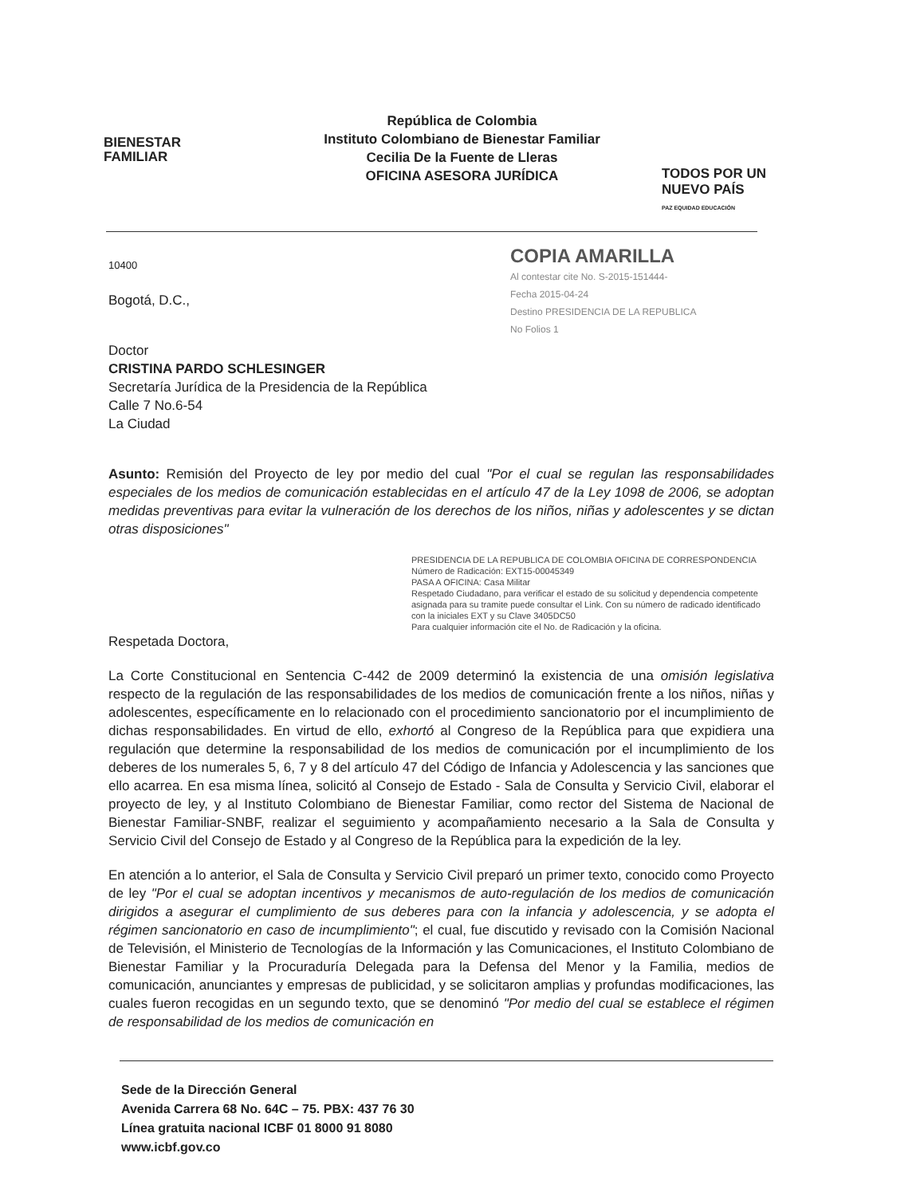BIENESTAR
FAMILIAR
República de Colombia
Instituto Colombiano de Bienestar Familiar
Cecilia De la Fuente de Lleras
OFICINA ASESORA JURÍDICA
TODOS POR UN
NUEVO PAÍS
PAZ EQUIDAD EDUCACIÓN
COPIA AMARILLA
Al contestar cite No. S-2015-151444-
Fecha 2015-04-24
Destino PRESIDENCIA DE LA REPUBLICA
No Folios 1
10400
Bogotá, D.C.,
Doctor
CRISTINA PARDO SCHLESINGER
Secretaría Jurídica de la Presidencia de la República
Calle 7 No.6-54
La Ciudad
Asunto: Remisión del Proyecto de ley por medio del cual "Por el cual se regulan las responsabilidades especiales de los medios de comunicación establecidas en el artículo 47 de la Ley 1098 de 2006, se adoptan medidas preventivas para evitar la vulneración de los derechos de los niños, niñas y adolescentes y se dictan otras disposiciones"
PRESIDENCIA DE LA REPUBLICA DE COLOMBIA OFICINA DE CORRESPONDENCIA
Número de Radicación: EXT15-00045349
PASA A OFICINA: Casa Militar
Respetado Ciudadano, para verificar el estado de su solicitud y dependencia competente asignada para su tramite puede consultar el Link. Con su número de radicado identificado con la iniciales EXT y su Clave 3405DC50
Para cualquier información cite el No. de Radicación y la oficina.
Respetada Doctora,
La Corte Constitucional en Sentencia C-442 de 2009 determinó la existencia de una omisión legislativa respecto de la regulación de las responsabilidades de los medios de comunicación frente a los niños, niñas y adolescentes, específicamente en lo relacionado con el procedimiento sancionatorio por el incumplimiento de dichas responsabilidades. En virtud de ello, exhortó al Congreso de la República para que expidiera una regulación que determine la responsabilidad de los medios de comunicación por el incumplimiento de los deberes de los numerales 5, 6, 7 y 8 del artículo 47 del Código de Infancia y Adolescencia y las sanciones que ello acarrea. En esa misma línea, solicitó al Consejo de Estado - Sala de Consulta y Servicio Civil, elaborar el proyecto de ley, y al Instituto Colombiano de Bienestar Familiar, como rector del Sistema de Nacional de Bienestar Familiar-SNBF, realizar el seguimiento y acompañamiento necesario a la Sala de Consulta y Servicio Civil del Consejo de Estado y al Congreso de la República para la expedición de la ley.
En atención a lo anterior, el Sala de Consulta y Servicio Civil preparó un primer texto, conocido como Proyecto de ley "Por el cual se adoptan incentivos y mecanismos de auto-regulación de los medios de comunicación dirigidos a asegurar el cumplimiento de sus deberes para con la infancia y adolescencia, y se adopta el régimen sancionatorio en caso de incumplimiento"; el cual, fue discutido y revisado con la Comisión Nacional de Televisión, el Ministerio de Tecnologías de la Información y las Comunicaciones, el Instituto Colombiano de Bienestar Familiar y la Procuraduría Delegada para la Defensa del Menor y la Familia, medios de comunicación, anunciantes y empresas de publicidad, y se solicitaron amplias y profundas modificaciones, las cuales fueron recogidas en un segundo texto, que se denominó "Por medio del cual se establece el régimen de responsabilidad de los medios de comunicación en
Sede de la Dirección General
Avenida Carrera 68 No. 64C – 75. PBX: 437 76 30
Línea gratuita nacional ICBF 01 8000 91 8080
www.icbf.gov.co